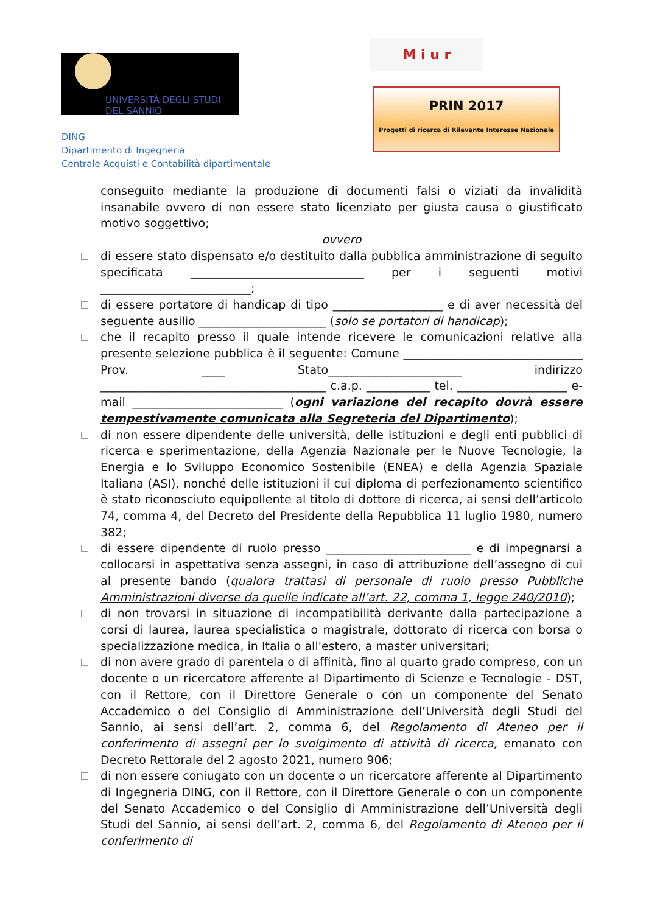UNIVERSITÀ DEGLI STUDI
DEL SANNIO
DING
Dipartimento di Ingegneria
Centrale Acquisti e Contabilità dipartimentale
M i u r
PRIN 2017
Progetti di ricerca di Rilevante Interesse Nazionale
conseguito mediante la produzione di documenti falsi o viziati da invalidità insanabile ovvero di non essere stato licenziato per giusta causa o giustificato motivo soggettivo;
ovvero
di essere stato dispensato e/o destituito dalla pubblica amministrazione di seguito specificata ______________________________ per i seguenti motivi __________________________;
di essere portatore di handicap di tipo ___________________ e di aver necessità del seguente ausilio ______________________ (solo se portatori di handicap);
che il recapito presso il quale intende ricevere le comunicazioni relative alla presente selezione pubblica è il seguente: Comune _______________________________ Prov. ____ Stato_______________________ indirizzo _______________________________________ c.a.p. ___________ tel. ___________________ e-mail __________________________ (ogni variazione del recapito dovrà essere tempestivamente comunicata alla Segreteria del Dipartimento);
di non essere dipendente delle università, delle istituzioni e degli enti pubblici di ricerca e sperimentazione, della Agenzia Nazionale per le Nuove Tecnologie, la Energia e lo Sviluppo Economico Sostenibile (ENEA) e della Agenzia Spaziale Italiana (ASI), nonché delle istituzioni il cui diploma di perfezionamento scientifico è stato riconosciuto equipollente al titolo di dottore di ricerca, ai sensi dell’articolo 74, comma 4, del Decreto del Presidente della Repubblica 11 luglio 1980, numero 382;
di essere dipendente di ruolo presso _________________________ e di impegnarsi a collocarsi in aspettativa senza assegni, in caso di attribuzione dell’assegno di cui al presente bando (qualora trattasi di personale di ruolo presso Pubbliche Amministrazioni diverse da quelle indicate all’art. 22, comma 1, legge 240/2010);
di non trovarsi in situazione di incompatibilità derivante dalla partecipazione a corsi di laurea, laurea specialistica o magistrale, dottorato di ricerca con borsa o specializzazione medica, in Italia o all'estero, a master universitari;
di non avere grado di parentela o di affinità, fino al quarto grado compreso, con un docente o un ricercatore afferente al Dipartimento di Scienze e Tecnologie - DST, con il Rettore, con il Direttore Generale o con un componente del Senato Accademico o del Consiglio di Amministrazione dell’Università degli Studi del Sannio, ai sensi dell’art. 2, comma 6, del Regolamento di Ateneo per il conferimento di assegni per lo svolgimento di attività di ricerca, emanato con Decreto Rettorale del 2 agosto 2021, numero 906;
di non essere coniugato con un docente o un ricercatore afferente al Dipartimento di Ingegneria DING, con il Rettore, con il Direttore Generale o con un componente del Senato Accademico o del Consiglio di Amministrazione dell’Università degli Studi del Sannio, ai sensi dell’art. 2, comma 6, del Regolamento di Ateneo per il conferimento di